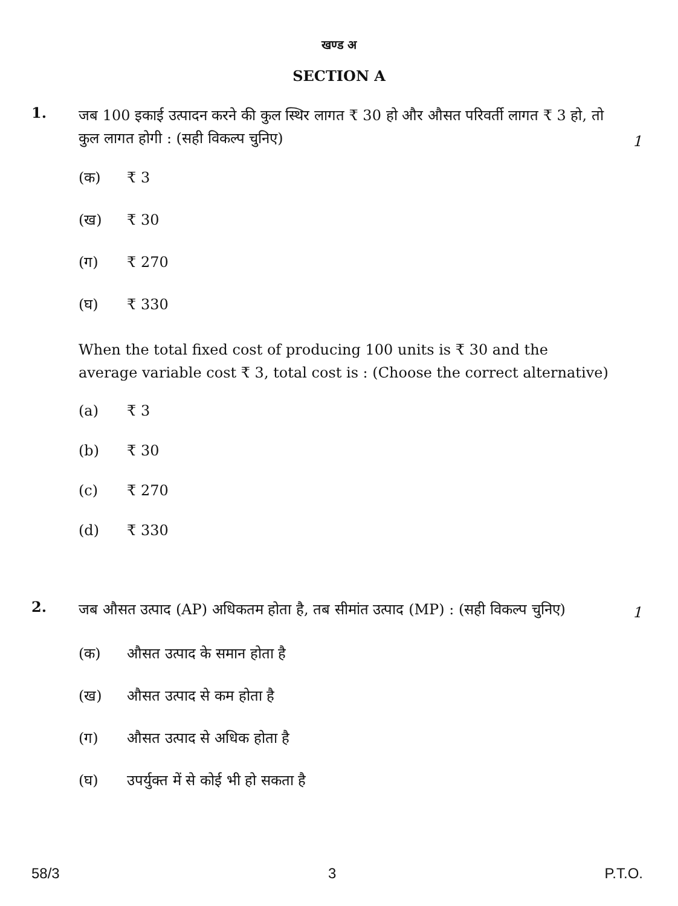खण्ड अ
SECTION A
1.
जब 100 इकाई उत्पादन करने की कुल स्थिर लागत ₹ 30 हो और औसत परिवर्ती लागत ₹ 3 हो, तो कुल लागत होगी : (सही विकल्प चुनिए)
1
(क) ₹ 3
(ख) ₹ 30
(ग) ₹ 270
(घ) ₹ 330
When the total fixed cost of producing 100 units is ₹ 30 and the average variable cost ₹ 3, total cost is : (Choose the correct alternative)
(a) ₹ 3
(b) ₹ 30
(c) ₹ 270
(d) ₹ 330
2.
जब औसत उत्पाद (AP) अधिकतम होता है, तब सीमांत उत्पाद (MP) : (सही विकल्प चुनिए)
1
(क) औसत उत्पाद के समान होता है
(ख) औसत उत्पाद से कम होता है
(ग) औसत उत्पाद से अधिक होता है
(घ) उपर्युक्त में से कोई भी हो सकता है
58/3 3 P.T.O.